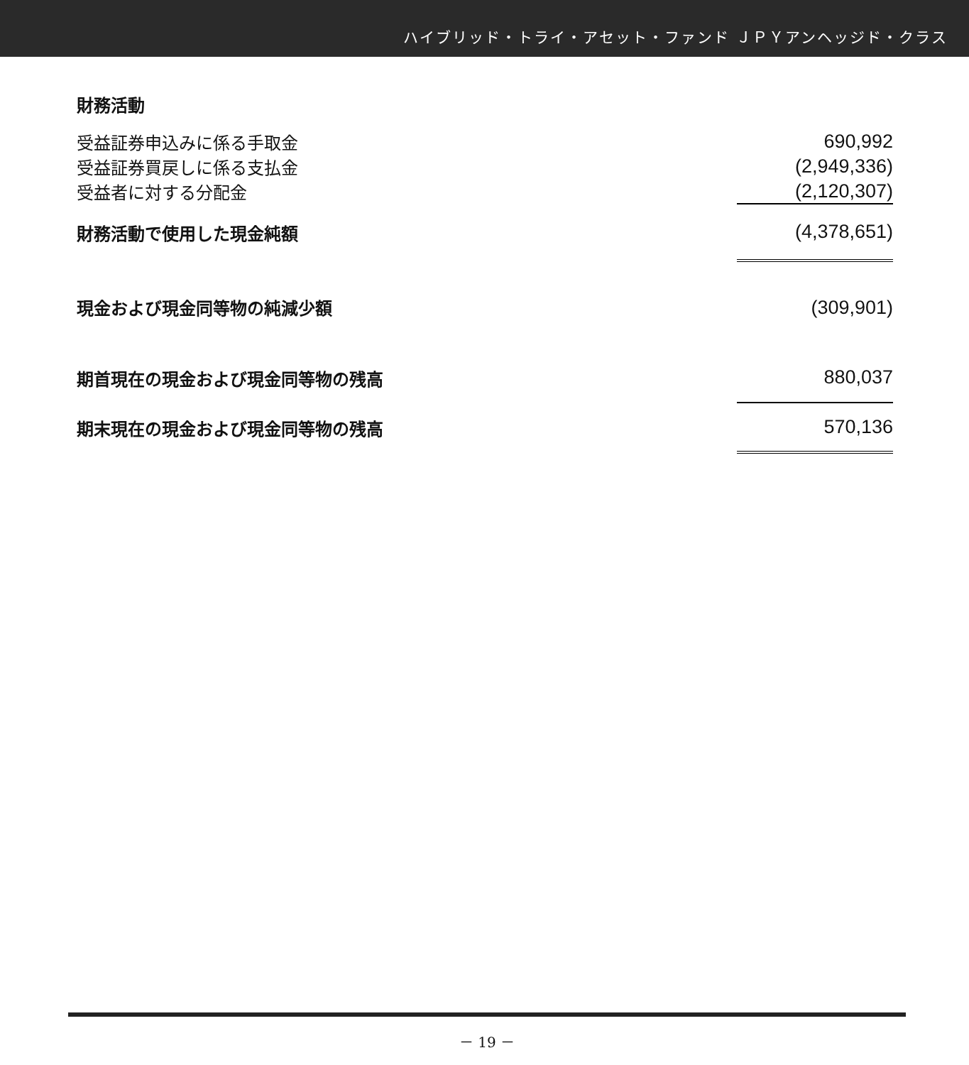ハイブリッド・トライ・アセット・ファンド ＪＰＹアンヘッジド・クラス
| 財務活動 | |
| 受益証券申込みに係る手取金 | 690,992 |
| 受益証券買戻しに係る支払金 | (2,949,336) |
| 受益者に対する分配金 | (2,120,307) |
| 財務活動で使用した現金純額 | (4,378,651) |
| 現金および現金同等物の純減少額 | (309,901) |
| 期首現在の現金および現金同等物の残高 | 880,037 |
| 期末現在の現金および現金同等物の残高 | 570,136 |
－ 19 －